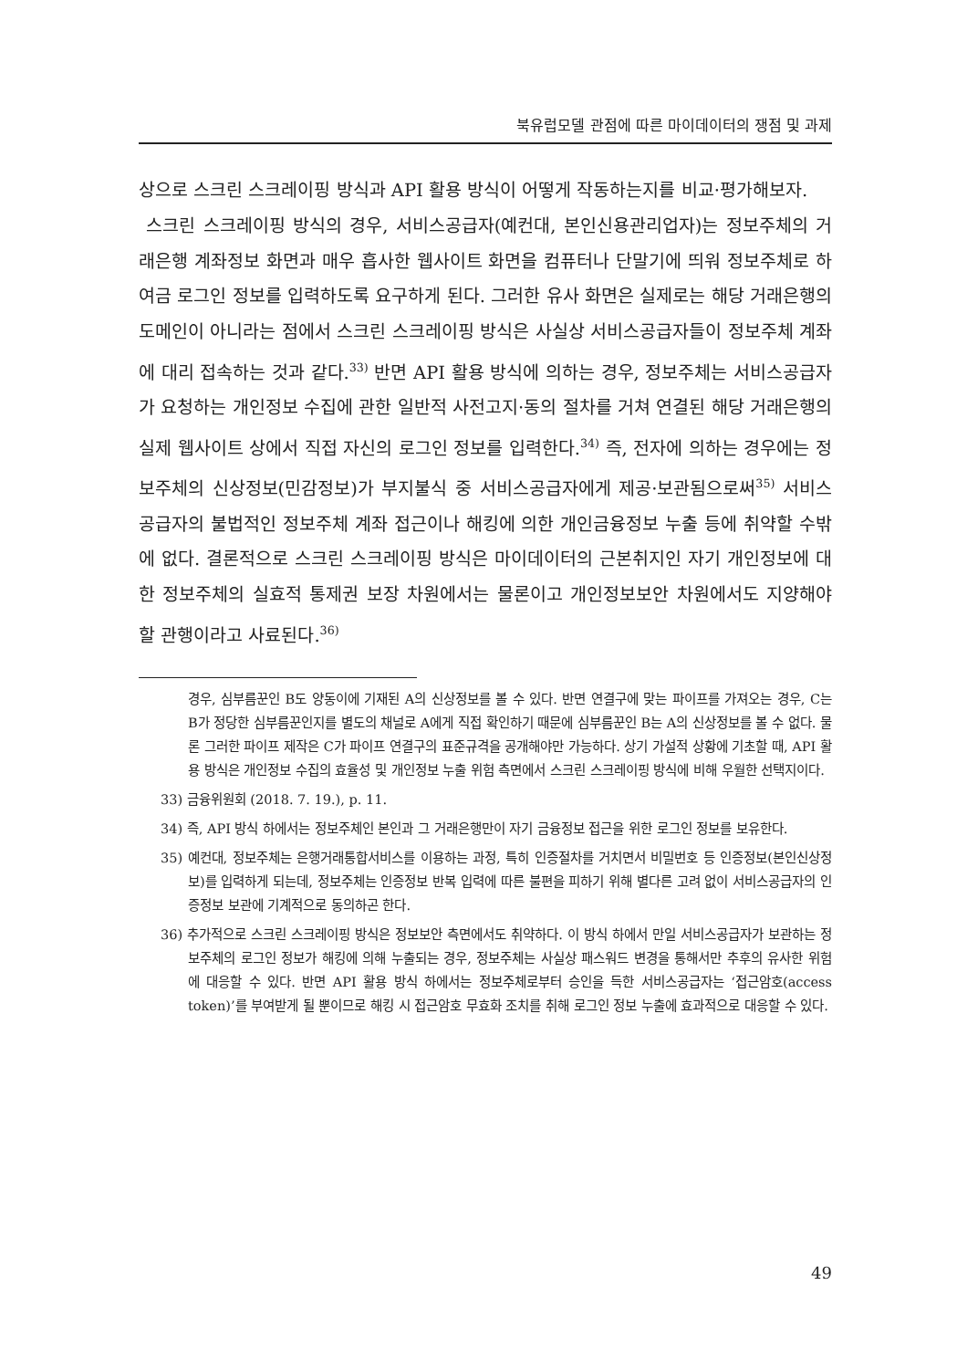북유럽모델 관점에 따른 마이데이터의 쟁점 및 과제
상으로 스크린 스크레이핑 방식과 API 활용 방식이 어떻게 작동하는지를 비교·평가해보자.
스크린 스크레이핑 방식의 경우, 서비스공급자(예컨대, 본인신용관리업자)는 정보주체의 거래은행 계좌정보 화면과 매우 흡사한 웹사이트 화면을 컴퓨터나 단말기에 띄워 정보주체로 하여금 로그인 정보를 입력하도록 요구하게 된다. 그러한 유사 화면은 실제로는 해당 거래은행의 도메인이 아니라는 점에서 스크린 스크레이핑 방식은 사실상 서비스공급자들이 정보주체 계좌에 대리 접속하는 것과 같다.<sup>33)</sup> 반면 API 활용 방식에 의하는 경우, 정보주체는 서비스공급자가 요청하는 개인정보 수집에 관한 일반적 사전고지·동의 절차를 거쳐 연결된 해당 거래은행의 실제 웹사이트 상에서 직접 자신의 로그인 정보를 입력한다.<sup>34)</sup> 즉, 전자에 의하는 경우에는 정보주체의 신상정보(민감정보)가 부지불식 중 서비스공급자에게 제공·보관됨으로써<sup>35)</sup> 서비스공급자의 불법적인 정보주체 계좌 접근이나 해킹에 의한 개인금융정보 누출 등에 취약할 수밖에 없다. 결론적으로 스크린 스크레이핑 방식은 마이데이터의 근본취지인 자기 개인정보에 대한 정보주체의 실효적 통제권 보장 차원에서는 물론이고 개인정보보안 차원에서도 지양해야 할 관행이라고 사료된다.<sup>36)</sup>
경우, 심부름꾼인 B도 양동이에 기재된 A의 신상정보를 볼 수 있다. 반면 연결구에 맞는 파이프를 가져오는 경우, C는 B가 정당한 심부름꾼인지를 별도의 채널로 A에게 직접 확인하기 때문에 심부름꾼인 B는 A의 신상정보를 볼 수 없다. 물론 그러한 파이프 제작은 C가 파이프 연결구의 표준규격을 공개해야만 가능하다. 상기 가설적 상황에 기초할 때, API 활용 방식은 개인정보 수집의 효율성 및 개인정보 누출 위험 측면에서 스크린 스크레이핑 방식에 비해 우월한 선택지이다.
33) 금융위원회 (2018. 7. 19.), p. 11.
34) 즉, API 방식 하에서는 정보주체인 본인과 그 거래은행만이 자기 금융정보 접근을 위한 로그인 정보를 보유한다.
35) 예컨대, 정보주체는 은행거래통합서비스를 이용하는 과정, 특히 인증절차를 거치면서 비밀번호 등 인증정보(본인신상정보)를 입력하게 되는데, 정보주체는 인증정보 반복 입력에 따른 불편을 피하기 위해 별다른 고려 없이 서비스공급자의 인증정보 보관에 기계적으로 동의하곤 한다.
36) 추가적으로 스크린 스크레이핑 방식은 정보보안 측면에서도 취약하다. 이 방식 하에서 만일 서비스공급자가 보관하는 정보주체의 로그인 정보가 해킹에 의해 누출되는 경우, 정보주체는 사실상 패스워드 변경을 통해서만 추후의 유사한 위험에 대응할 수 있다. 반면 API 활용 방식 하에서는 정보주체로부터 승인을 득한 서비스공급자는 ‘접근암호(access token)’를 부여받게 될 뿐이므로 해킹 시 접근암호 무효화 조치를 취해 로그인 정보 누출에 효과적으로 대응할 수 있다.
49